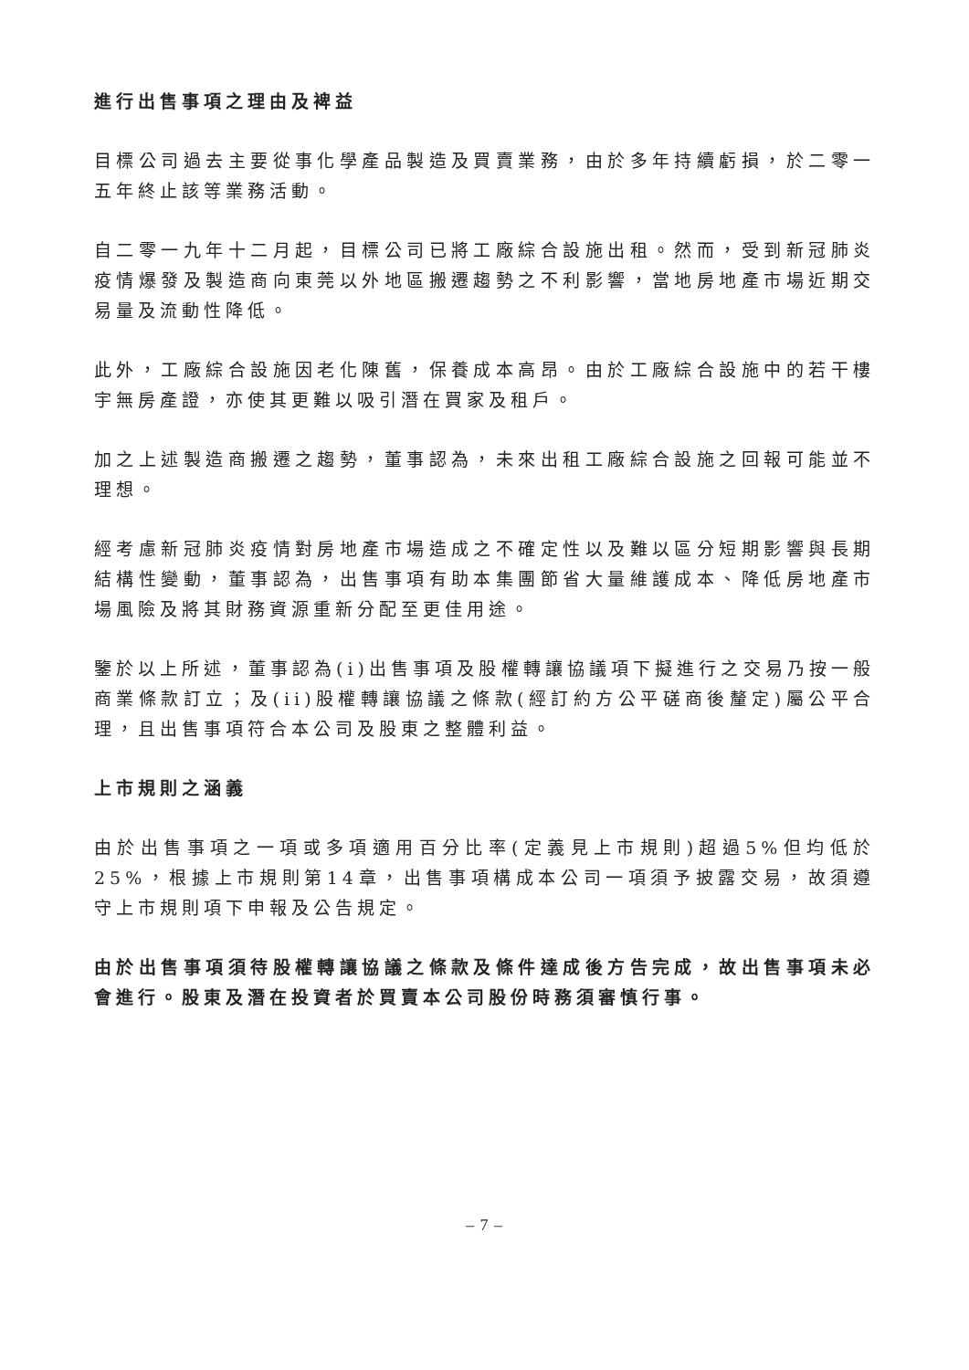進行出售事項之理由及裨益
目標公司過去主要從事化學產品製造及買賣業務，由於多年持續虧損，於二零一五年終止該等業務活動。
自二零一九年十二月起，目標公司已將工廠綜合設施出租。然而，受到新冠肺炎疫情爆發及製造商向東莞以外地區搬遷趨勢之不利影響，當地房地產市場近期交易量及流動性降低。
此外，工廠綜合設施因老化陳舊，保養成本高昂。由於工廠綜合設施中的若干樓宇無房產證，亦使其更難以吸引潛在買家及租戶。
加之上述製造商搬遷之趨勢，董事認為，未來出租工廠綜合設施之回報可能並不理想。
經考慮新冠肺炎疫情對房地產市場造成之不確定性以及難以區分短期影響與長期結構性變動，董事認為，出售事項有助本集團節省大量維護成本、降低房地產市場風險及將其財務資源重新分配至更佳用途。
鑒於以上所述，董事認為(i)出售事項及股權轉讓協議項下擬進行之交易乃按一般商業條款訂立；及(ii)股權轉讓協議之條款(經訂約方公平磋商後釐定)屬公平合理，且出售事項符合本公司及股東之整體利益。
上市規則之涵義
由於出售事項之一項或多項適用百分比率(定義見上市規則)超過5%但均低於25%，根據上市規則第14章，出售事項構成本公司一項須予披露交易，故須遵守上市規則項下申報及公告規定。
由於出售事項須待股權轉讓協議之條款及條件達成後方告完成，故出售事項未必會進行。股東及潛在投資者於買賣本公司股份時務須審慎行事。
– 7 –